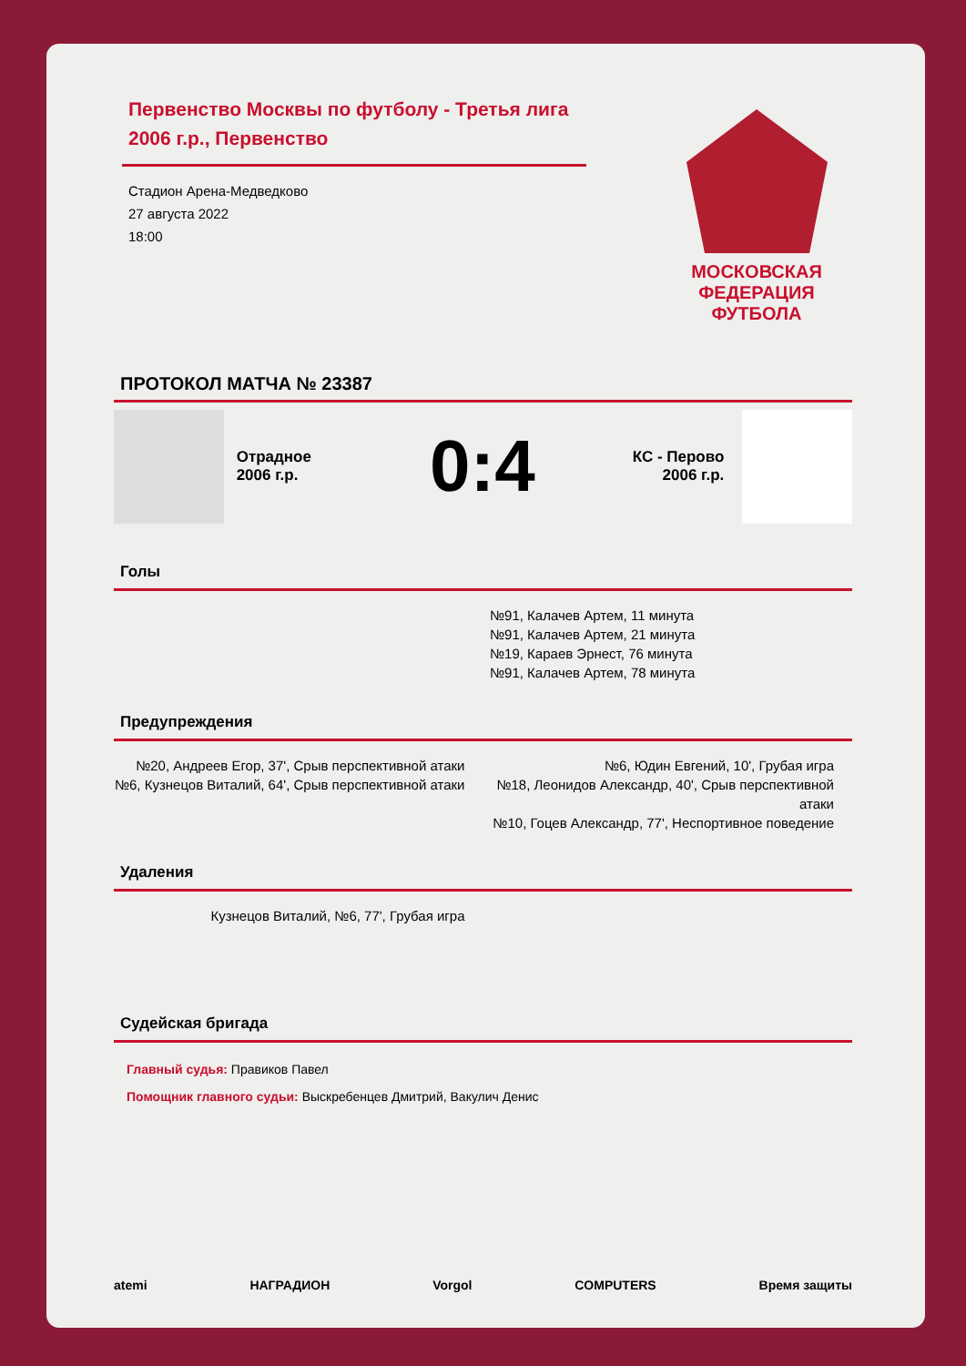Первенство Москвы по футболу - Третья лига 2006 г.р., Первенство
Стадион Арена-Медведково
27 августа 2022
18:00
МОСКОВСКАЯ ФЕДЕРАЦИЯ ФУТБОЛА
ПРОТОКОЛ МАТЧА № 23387
Отрадное
2006 г.р.
0:4
КС - Перово
2006 г.р.
Голы
№91, Калачев Артем, 11 минута
№91, Калачев Артем, 21 минута
№19, Караев Эрнест, 76 минута
№91, Калачев Артем, 78 минута
Предупреждения
№20, Андреев Егор, 37', Срыв перспективной атаки
№6, Кузнецов Виталий, 64', Срыв перспективной атаки
№6, Юдин Евгений, 10', Грубая игра
№18, Леонидов Александр, 40', Срыв перспективной атаки
№10, Гоцев Александр, 77', Неспортивное поведение
Удаления
Кузнецов Виталий, №6, 77', Грубая игра
Судейская бригада
Главный судья: Правиков Павел
Помощник главного судьи: Выскребенцев Дмитрий, Вакулич Денис
atemi НАГРАДИОН Vorgol COMPUTERS Время защиты